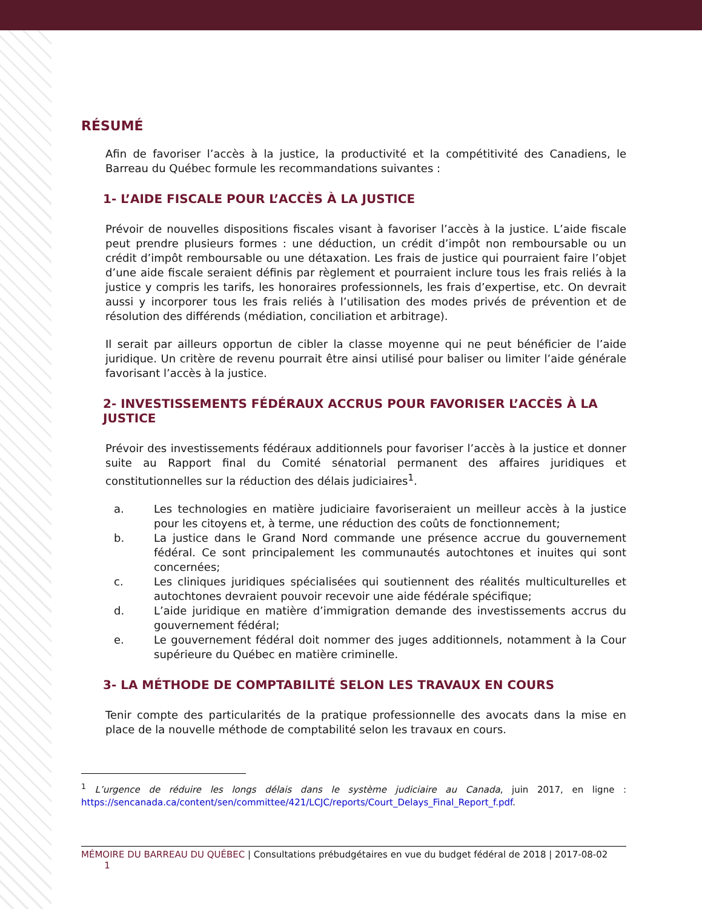RÉSUMÉ
Afin de favoriser l’accès à la justice, la productivité et la compétitivité des Canadiens, le Barreau du Québec formule les recommandations suivantes :
1- L’AIDE FISCALE POUR L’ACCÈS À LA JUSTICE
Prévoir de nouvelles dispositions fiscales visant à favoriser l’accès à la justice. L’aide fiscale peut prendre plusieurs formes : une déduction, un crédit d’impôt non remboursable ou un crédit d’impôt remboursable ou une détaxation. Les frais de justice qui pourraient faire l’objet d’une aide fiscale seraient définis par règlement et pourraient inclure tous les frais reliés à la justice y compris les tarifs, les honoraires professionnels, les frais d’expertise, etc. On devrait aussi y incorporer tous les frais reliés à l’utilisation des modes privés de prévention et de résolution des différends (médiation, conciliation et arbitrage).
Il serait par ailleurs opportun de cibler la classe moyenne qui ne peut bénéficier de l’aide juridique. Un critère de revenu pourrait être ainsi utilisé pour baliser ou limiter l’aide générale favorisant l’accès à la justice.
2- INVESTISSEMENTS FÉDÉRAUX ACCRUS POUR FAVORISER L’ACCÈS À LA JUSTICE
Prévoir des investissements fédéraux additionnels pour favoriser l’accès à la justice et donner suite au Rapport final du Comité sénatorial permanent des affaires juridiques et constitutionnelles sur la réduction des délais judiciaires<sup>1</sup>.
a. Les technologies en matière judiciaire favoriseraient un meilleur accès à la justice pour les citoyens et, à terme, une réduction des coûts de fonctionnement;
b. La justice dans le Grand Nord commande une présence accrue du gouvernement fédéral. Ce sont principalement les communautés autochtones et inuites qui sont concernées;
c. Les cliniques juridiques spécialisées qui soutiennent des réalités multiculturelles et autochtones devraient pouvoir recevoir une aide fédérale spécifique;
d. L’aide juridique en matière d’immigration demande des investissements accrus du gouvernement fédéral;
e. Le gouvernement fédéral doit nommer des juges additionnels, notamment à la Cour supérieure du Québec en matière criminelle.
3- LA MÉTHODE DE COMPTABILITÉ SELON LES TRAVAUX EN COURS
Tenir compte des particularités de la pratique professionnelle des avocats dans la mise en place de la nouvelle méthode de comptabilité selon les travaux en cours.
<sup>1</sup> L’urgence de réduire les longs délais dans le système judiciaire au Canada, juin 2017, en ligne : https://sencanada.ca/content/sen/committee/421/LCJC/reports/Court_Delays_Final_Report_f.pdf.
MÉMOIRE DU BARREAU DU QUÉBEC | Consultations prébudgétaires en vue du budget fédéral de 2018 | 2017-08-02 1